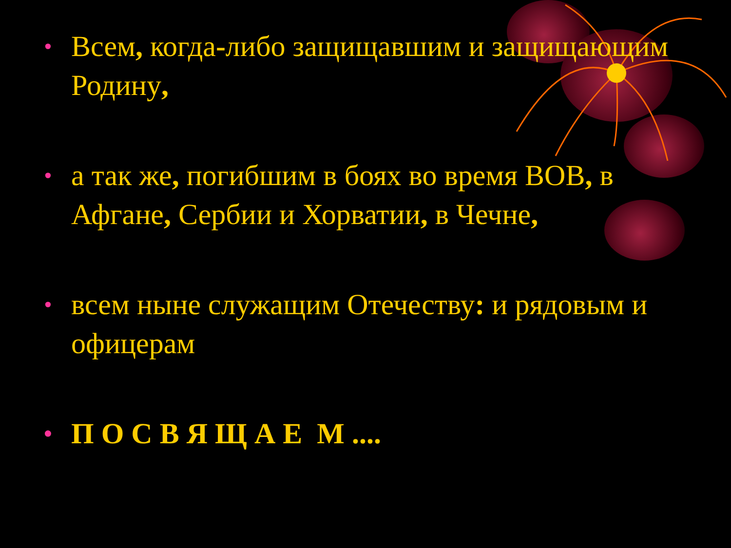• Всем, когда-либо защищавшим и защищающим Родину,
• а так же, погибшим в боях во время ВОВ, в Афгане, Сербии и Хорватии, в Чечне,
• всем ныне служащим Отечеству: и рядовым и офицерам
• П О С В Я Щ А Е М ....